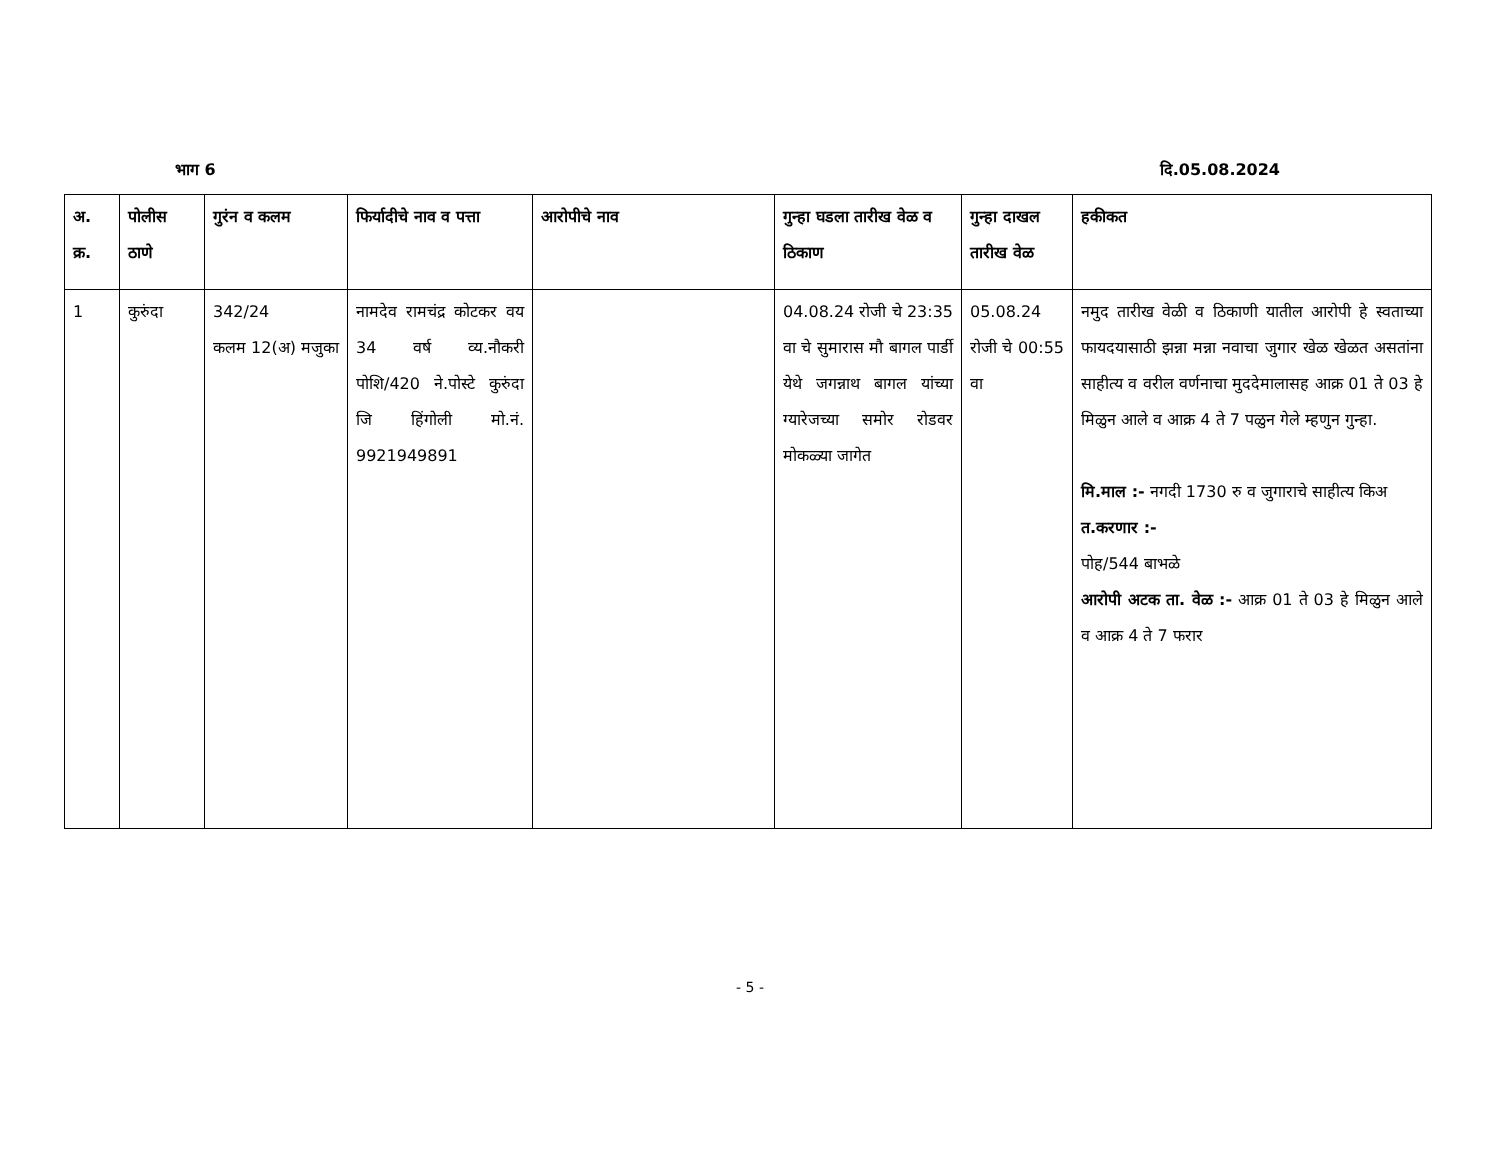भाग 6 दि.05.08.2024
| अ. क्र. | पोलीस ठाणे | गुरंन व कलम | फिर्यादीचे नाव व पत्ता | आरोपीचे नाव | गुन्हा घडला तारीख वेळ व ठिकाण | गुन्हा दाखल तारीख वेळ | हकीकत |
| --- | --- | --- | --- | --- | --- | --- | --- |
| 1 | कुरुंदा | 342/24 कलम 12(अ) मजुका | नामदेव रामचंद्र कोटकर वय 34 वर्ष व्य.नौकरी पोशि/420 ने.पोस्टे कुरुंदा जि हिंगोली मो.नं. 9921949891 | | 04.08.24 रोजी चे 23:35 वा चे सुमारास मौ बागल पार्डी येथे जगन्नाथ बागल यांच्या ग्यारेजच्या समोर रोडवर मोकळ्या जागेत | 05.08.24 रोजी चे 00:55 वा | नमुद तारीख वेळी व ठिकाणी यातील आरोपी हे स्वताच्या फायदयासाठी झन्ना मन्ना नवाचा जुगार खेळ खेळत असतांना साहीत्य व वरील वर्णनाचा मुददेमालासह आक्र 01 ते 03 हे मिळुन आले व आक्र 4 ते 7 पळुन गेले म्हणुन गुन्हा. मि.माल :- नगदी 1730 रु व जुगाराचे साहीत्य किअ त.करणार :- पोह/544 बाभळे आरोपी अटक ता. वेळ :- आक्र 01 ते 03 हे मिळुन आले व आक्र 4 ते 7 फरार |
- 5 -